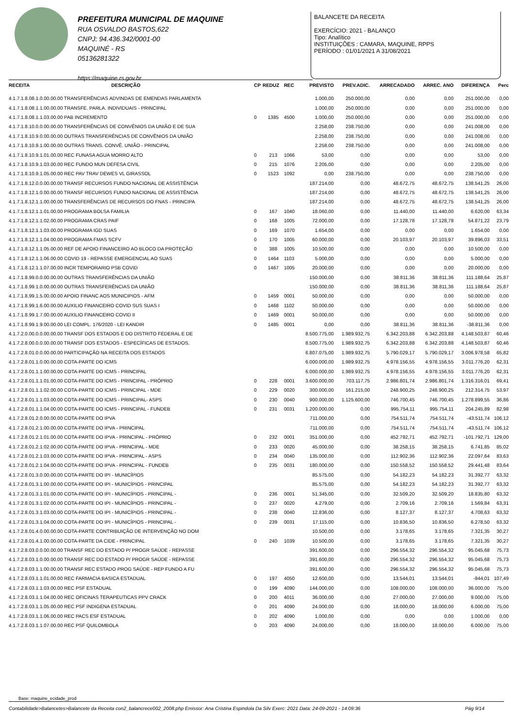PREFEITURA MUNICIPAL DE MAQUINE
RUA OSVALDO BASTOS,622
CNPJ: 94.436.342/0001-00
MAQUINÉ - RS
05136281322
https://maquine.rs.gov.br
BALANCETE DA RECEITA
EXERCÍCIO: 2021 - BALANÇO
Tipo: Analítico
INSTITUIÇÕES : CAMARA, MAQUINE, RPPS
PERÍODO : 01/01/2021 A 31/08/2021
| RECEITA | DESCRIÇÃO | CP | REDUZ | REC | PREVISTO | PREV.ADIC. | ARRECADADO | ARREC. ANO | DIFERENÇA | Perc |
| --- | --- | --- | --- | --- | --- | --- | --- | --- | --- | --- |
| 4.1.7.1.8.08.1.0.00.00.00 TRANSFERÊNCIAS ADVINDAS DE EMENDAS PARLAMENTA | | | | | 1.000,00 | 250.000,00 | 0,00 | 0,00 | 251.000,00 | 0,00 |
| 4.1.7.1.8.08.1.1.00.00.00 TRANSFE. PARLA. INDIVIDUAIS - PRINCIPAL | | | | | 1.000,00 | 250.000,00 | 0,00 | 0,00 | 251.000,00 | 0,00 |
| 4.1.7.1.8.08.1.1.03.00.00 PAB INCREMENTO | | 0 | 1385 | 4500 | 1.000,00 | 250.000,00 | 0,00 | 0,00 | 251.000,00 | 0,00 |
| 4.1.7.1.8.10.0.0.00.00.00 TRANSFERÊNCIAS DE CONVÊNIOS DA UNIÃO E DE SUA | | | | | 2.258,00 | 238.750,00 | 0,00 | 0,00 | 241.008,00 | 0,00 |
| 4.1.7.1.8.10.9.0.00.00.00 OUTRAS TRANSFERÊNCIAS DE CONVÊNIOS DA UNIÃO | | | | | 2.258,00 | 238.750,00 | 0,00 | 0,00 | 241.008,00 | 0,00 |
| 4.1.7.1.8.10.9.1.00.00.00 OUTRAS TRANS. CONVÊ. UNIÃO - PRINCIPAL | | | | | 2.258,00 | 238.750,00 | 0,00 | 0,00 | 241.008,00 | 0,00 |
| 4.1.7.1.8.10.9.1.01.00.00 REC FUNASA AGUA MORRO ALTO | | 0 | 213 | 1066 | 53,00 | 0,00 | 0,00 | 0,00 | 53,00 | 0,00 |
| 4.1.7.1.8.10.9.1.03.00.00 REC FUNDO MUN DEFESA CIVIL | | 0 | 215 | 1076 | 2.205,00 | 0,00 | 0,00 | 0,00 | 2.205,00 | 0,00 |
| 4.1.7.1.8.10.9.1.05.00.00 REC PAV TRAV DEWES VL GIRASSOL | | 0 | 1523 | 1092 | 0,00 | 238.750,00 | 0,00 | 0,00 | 238.750,00 | 0,00 |
| 4.1.7.1.8.12.0.0.00.00.00 TRANSF RECURSOS FUNDO NACIONAL DE ASSISTÊNCIA | | | | | 187.214,00 | 0,00 | 48.672,75 | 48.672,75 | 138.541,25 | 26,00 |
| 4.1.7.1.8.12.1.0.00.00.00 TRANSF RECURSOS FUNDO NACIONAL DE ASSISTÊNCIA | | | | | 187.214,00 | 0,00 | 48.672,75 | 48.672,75 | 138.541,25 | 26,00 |
| 4.1.7.1.8.12.1.1.00.00.00 TRANSFERÊNCIAS DE RECURSOS DO FNAS - PRINCIPA | | | | | 187.214,00 | 0,00 | 48.672,75 | 48.672,75 | 138.541,25 | 26,00 |
| 4.1.7.1.8.12.1.1.01.00.00 PROGRAMA BOLSA FAMILIA | | 0 | 167 | 1040 | 18.060,00 | 0,00 | 11.440,00 | 11.440,00 | 6.620,00 | 63,34 |
| 4.1.7.1.8.12.1.1.02.00.00 PROGRAMA CRAS PAIF | | 0 | 168 | 1005 | 72.000,00 | 0,00 | 17.128,78 | 17.128,78 | 54.871,22 | 23,79 |
| 4.1.7.1.8.12.1.1.03.00.00 PROGRAMA IGD SUAS | | 0 | 169 | 1070 | 1.654,00 | 0,00 | 0,00 | 0,00 | 1.654,00 | 0,00 |
| 4.1.7.1.8.12.1.1.04.00.00 PROGRAMA FMAS SCFV | | 0 | 170 | 1005 | 60.000,00 | 0,00 | 20.103,97 | 20.103,97 | 39.896,03 | 33,51 |
| 4.1.7.1.8.12.1.1.05.00.00 REF DE APOIO FINANCEIRO AO BLOCO DA PROTEÇÃO | | 0 | 388 | 1005 | 10.500,00 | 0,00 | 0,00 | 0,00 | 10.500,00 | 0,00 |
| 4.1.7.1.8.12.1.1.06.00.00 COVID 19 - REPASSE EMERGENCIAL AO SUAS | | 0 | 1464 | 1103 | 5.000,00 | 0,00 | 0,00 | 0,00 | 5.000,00 | 0,00 |
| 4.1.7.1.8.12.1.1.07.00.00 INCR TEMPORARIO PSB COVID | | 0 | 1467 | 1005 | 20.000,00 | 0,00 | 0,00 | 0,00 | 20.000,00 | 0,00 |
| 4.1.7.1.8.99.0.0.00.00.00 OUTRAS TRANSFERÊNCIAS DA UNIÃO | | | | | 150.000,00 | 0,00 | 38.811,36 | 38.811,36 | 111.188,64 | 25,87 |
| 4.1.7.1.8.99.1.0.00.00.00 OUTRAS TRANSFERÊNCIAS DA UNIÃO | | | | | 150.000,00 | 0,00 | 38.811,36 | 38.811,36 | 111.188,64 | 25,87 |
| 4.1.7.1.8.99.1.5.00.00.00 APOIO FINANC AOS MUNICIPIOS - AFM | | 0 | 1459 | 0001 | 50.000,00 | 0,00 | 0,00 | 0,00 | 50.000,00 | 0,00 |
| 4.1.7.1.8.99.1.6.00.00.00 AUXILIO FINANCEIRO COVID SUS SUAS I | | 0 | 1468 | 1102 | 50.000,00 | 0,00 | 0,00 | 0,00 | 50.000,00 | 0,00 |
| 4.1.7.1.8.99.1.7.00.00.00 AUXILIO FINANCEIRO COVID II | | 0 | 1469 | 0001 | 50.000,00 | 0,00 | 0,00 | 0,00 | 50.000,00 | 0,00 |
| 4.1.7.1.8.99.1.9.00.00.00 LEI COMPL. 176/2020 - LEI KANDIR | | 0 | 1485 | 0001 | 0,00 | 0,00 | 38.811,36 | 38.811,36 | -38.811,36 | 0,00 |
| 4.1.7.2.0.00.0.0.00.00.00 TRANSF DOS ESTADOS E DO DISTRITO FEDERAL E DE | | | | | 8.500.775,00 | 1.989.932,75 | 6.342.203,88 | 6.342.203,88 | 4.148.503,87 | 60,46 |
| 4.1.7.2.8.00.0.0.00.00.00 TRANSF DOS ESTADOS - ESPECÍFICAS DE ESTADOS, | | | | | 8.500.775,00 | 1.989.932,75 | 6.342.203,88 | 6.342.203,88 | 4.148.503,87 | 60,46 |
| 4.1.7.2.8.01.0.0.00.00.00 PARTICIPAÇÃO NA RECEITA DOS ESTADOS | | | | | 6.807.075,00 | 1.989.932,75 | 5.790.029,17 | 5.790.029,17 | 3.006.978,58 | 65,82 |
| 4.1.7.2.8.01.1.0.00.00.00 COTA-PARTE DO ICMS | | | | | 6.000.000,00 | 1.989.932,75 | 4.978.156,55 | 4.978.156,55 | 3.011.776,20 | 62,31 |
| 4.1.7.2.8.01.1.1.00.00.00 COTA-PARTE DO ICMS - PRINCIPAL | | | | | 6.000.000,00 | 1.989.932,75 | 4.978.156,55 | 4.978.156,55 | 3.011.776,20 | 62,31 |
| 4.1.7.2.8.01.1.1.01.00.00 COTA-PARTE DO ICMS - PRINCIPAL - PRÓPRIO | | 0 | 228 | 0001 | 3.600.000,00 | 703.117,75 | 2.986.801,74 | 2.986.801,74 | 1.316.316,01 | 69,41 |
| 4.1.7.2.8.01.1.1.02.00.00 COTA-PARTE DO ICMS - PRINCIPAL - MDE | | 0 | 229 | 0020 | 300.000,00 | 161.215,00 | 248.900,25 | 248.900,25 | 212.314,75 | 53,97 |
| 4.1.7.2.8.01.1.1.03.00.00 COTA-PARTE DO ICMS - PRINCIPAL- ASPS | | 0 | 230 | 0040 | 900.000,00 | 1.125.600,00 | 746.700,45 | 746.700,45 | 1.278.899,55 | 36,86 |
| 4.1.7.2.8.01.1.1.04.00.00 COTA-PARTE DO ICMS - PRINCIPAL - FUNDEB | | 0 | 231 | 0031 | 1.200.000,00 | 0,00 | 995.754,11 | 995.754,11 | 204.245,89 | 82,98 |
| 4.1.7.2.8.01.2.0.00.00.00 COTA-PARTE DO IPVA | | | | | 711.000,00 | 0,00 | 754.511,74 | 754.511,74 | -43.511,74 | 106,12 |
| 4.1.7.2.8.01.2.1.00.00.00 COTA-PARTE DO IPVA - PRINCIPAL | | | | | 711.000,00 | 0,00 | 754.511,74 | 754.511,74 | -43.511,74 | 106,12 |
| 4.1.7.2.8.01.2.1.01.00.00 COTA-PARTE DO IPVA - PRINCIPAL - PRÓPRIO | | 0 | 232 | 0001 | 351.000,00 | 0,00 | 452.792,71 | 452.792,71 | -101.792,71 | 129,00 |
| 4.1.7.2.8.01.2.1.02.00.00 COTA-PARTE DO IPVA - PRINCIPAL - MDE | | 0 | 233 | 0020 | 45.000,00 | 0,00 | 38.258,15 | 38.258,15 | 6.741,85 | 85,02 |
| 4.1.7.2.8.01.2.1.03.00.00 COTA-PARTE DO IPVA - PRINCIPAL - ASPS | | 0 | 234 | 0040 | 135.000,00 | 0,00 | 112.902,36 | 112.902,36 | 22.097,64 | 83,63 |
| 4.1.7.2.8.01.2.1.04.00.00 COTA-PARTE DO IPVA - PRINCIPAL - FUNDEB | | 0 | 235 | 0031 | 180.000,00 | 0,00 | 150.558,52 | 150.558,52 | 29.441,48 | 83,64 |
| 4.1.7.2.8.01.3.0.00.00.00 COTA-PARTE DO IPI - MUNICÍPIOS | | | | | 85.575,00 | 0,00 | 54.182,23 | 54.182,23 | 31.392,77 | 63,32 |
| 4.1.7.2.8.01.3.1.00.00.00 COTA-PARTE DO IPI - MUNICÍPIOS - PRINCIPAL | | | | | 85.575,00 | 0,00 | 54.182,23 | 54.182,23 | 31.392,77 | 63,32 |
| 4.1.7.2.8.01.3.1.01.00.00 COTA-PARTE DO IPI - MUNICÍPIOS - PRINCIPAL - | | 0 | 236 | 0001 | 51.345,00 | 0,00 | 32.509,20 | 32.509,20 | 18.835,80 | 63,32 |
| 4.1.7.2.8.01.3.1.02.00.00 COTA-PARTE DO IPI - MUNICÍPIOS - PRINCIPAL - | | 0 | 237 | 0020 | 4.279,00 | 0,00 | 2.709,16 | 2.709,16 | 1.569,84 | 63,31 |
| 4.1.7.2.8.01.3.1.03.00.00 COTA-PARTE DO IPI - MUNICÍPIOS - PRINCIPAL - | | 0 | 238 | 0040 | 12.836,00 | 0,00 | 8.127,37 | 8.127,37 | 4.708,63 | 63,32 |
| 4.1.7.2.8.01.3.1.04.00.00 COTA-PARTE DO IPI - MUNICÍPIOS - PRINCIPAL - | | 0 | 239 | 0031 | 17.115,00 | 0,00 | 10.836,50 | 10.836,50 | 6.278,50 | 63,32 |
| 4.1.7.2.8.01.4.0.00.00.00 COTA-PARTE CONTRIBUIÇÃO DE INTERVENÇÃO NO DOM | | | | | 10.500,00 | 0,00 | 3.178,65 | 3.178,65 | 7.321,35 | 30,27 |
| 4.1.7.2.8.01.4.1.00.00.00 COTA-PARTE DA CIDE - PRINCIPAL | | 0 | 240 | 1039 | 10.500,00 | 0,00 | 3.178,65 | 3.178,65 | 7.321,35 | 30,27 |
| 4.1.7.2.8.03.0.0.00.00.00 TRANSF REC DO ESTADO P/ PROGR SAÚDE - REPASSE | | | | | 391.600,00 | 0,00 | 296.554,32 | 296.554,32 | 95.045,68 | 75,73 |
| 4.1.7.2.8.03.1.0.00.00.00 TRANSF REC DO ESTADO P/ PROGR SAÚDE - REPASSE | | | | | 391.600,00 | 0,00 | 296.554,32 | 296.554,32 | 95.045,68 | 75,73 |
| 4.1.7.2.8.03.1.1.00.00.00 TRANSF REC ESTADO PROG SAÚDE - REP FUNDO A FU | | | | | 391.600,00 | 0,00 | 296.554,32 | 296.554,32 | 95.045,68 | 75,73 |
| 4.1.7.2.8.03.1.1.01.00.00 REC FARMACIA BASICA ESTADUAL | | 0 | 197 | 4050 | 12.600,00 | 0,00 | 13.544,01 | 13.544,01 | -944,01 | 107,49 |
| 4.1.7.2.8.03.1.1.03.00.00 REC PSF ESTADUAL | | 0 | 199 | 4090 | 144.000,00 | 0,00 | 108.000,00 | 108.000,00 | 36.000,00 | 75,00 |
| 4.1.7.2.8.03.1.1.04.00.00 REC OFICINAS TERAPEUTICAS PPV CRACK | | 0 | 200 | 4011 | 36.000,00 | 0,00 | 27.000,00 | 27.000,00 | 9.000,00 | 75,00 |
| 4.1.7.2.8.03.1.1.05.00.00 REC PSF INDIGENA ESTADUAL | | 0 | 201 | 4090 | 24.000,00 | 0,00 | 18.000,00 | 18.000,00 | 6.000,00 | 75,00 |
| 4.1.7.2.8.03.1.1.06.00.00 REC PACS ESF ESTADUAL | | 0 | 202 | 4090 | 1.000,00 | 0,00 | 0,00 | 0,00 | 1.000,00 | 0,00 |
| 4.1.7.2.8.03.1.1.07.00.00 REC PSF QUILOMBOLA | | 0 | 203 | 4090 | 24.000,00 | 0,00 | 18.000,00 | 18.000,00 | 6.000,00 | 75,00 |
Base: maquine_ecidade_prod
Contabilidade>Balancetes>Balancete da Receita con2_balancrece002_2008.php Emissor: Ana Cristina Espindola Da Silv Exerc: 2021 Data: 24-09-2021 - 14:09:36 Pág 9/14